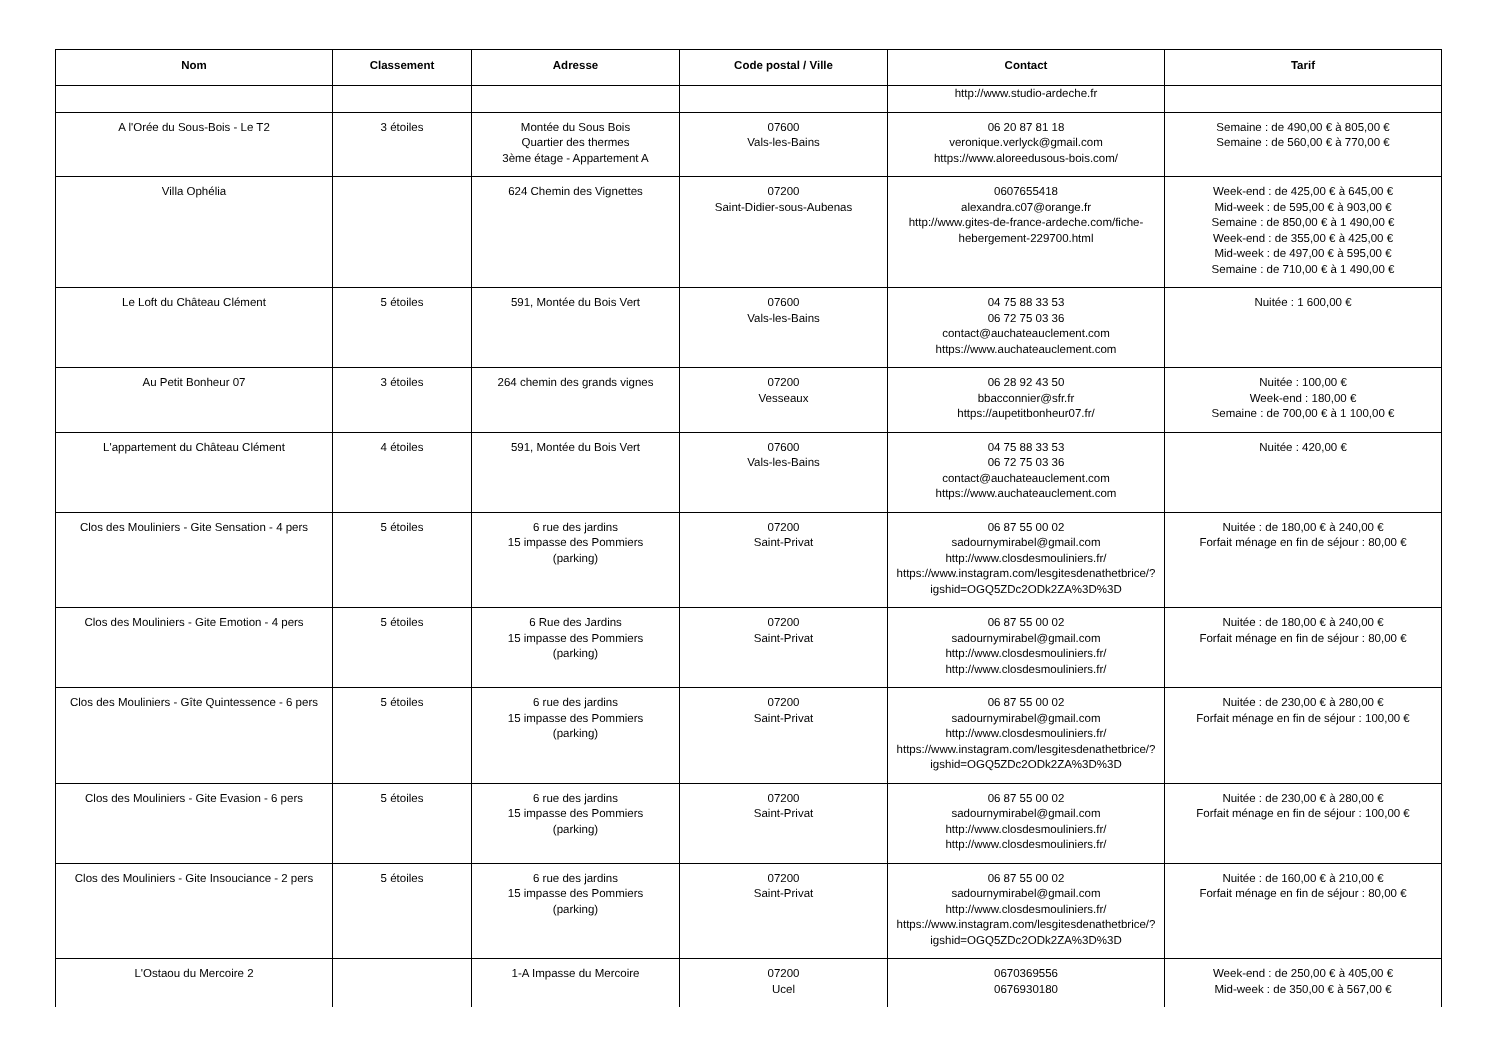| Nom | Classement | Adresse | Code postal / Ville | Contact | Tarif |
| --- | --- | --- | --- | --- | --- |
| | | | | http://www.studio-ardeche.fr | |
| A l'Orée du Sous-Bois - Le T2 | 3 étoiles | Montée du Sous Bois Quartier des thermes 3ème étage - Appartement A | 07600 Vals-les-Bains | 06 20 87 81 18 veronique.verlyck@gmail.com https://www.aloreedusous-bois.com/ | Semaine : de 490,00 € à 805,00 € Semaine : de 560,00 € à 770,00 € |
| Villa Ophélia | | 624 Chemin des Vignettes | 07200 Saint-Didier-sous-Aubenas | 0607655418 alexandra.c07@orange.fr http://www.gites-de-france-ardeche.com/fiche-hebergement-229700.html | Week-end : de 425,00 € à 645,00 € Mid-week : de 595,00 € à 903,00 € Semaine : de 850,00 € à 1 490,00 € Week-end : de 355,00 € à 425,00 € Mid-week : de 497,00 € à 595,00 € Semaine : de 710,00 € à 1 490,00 € |
| Le Loft du Château Clément | 5 étoiles | 591, Montée du Bois Vert | 07600 Vals-les-Bains | 04 75 88 33 53 06 72 75 03 36 contact@auchateauclement.com https://www.auchateauclement.com | Nuitée : 1 600,00 € |
| Au Petit Bonheur 07 | 3 étoiles | 264 chemin des grands vignes | 07200 Vesseaux | 06 28 92 43 50 bbacconnier@sfr.fr https://aupetitbonheur07.fr/ | Nuitée : 100,00 € Week-end : 180,00 € Semaine : de 700,00 € à 1 100,00 € |
| L'appartement du Château Clément | 4 étoiles | 591, Montée du Bois Vert | 07600 Vals-les-Bains | 04 75 88 33 53 06 72 75 03 36 contact@auchateauclement.com https://www.auchateauclement.com | Nuitée : 420,00 € |
| Clos des Mouliniers - Gite Sensation - 4 pers | 5 étoiles | 6 rue des jardins 15 impasse des Pommiers (parking) | 07200 Saint-Privat | 06 87 55 00 02 sadournymirabel@gmail.com http://www.closdesmouliniers.fr/ https://www.instagram.com/lesgitesdenathetbrice/?igshid=OGQ5ZDc2ODk2ZA%3D%3D | Nuitée : de 180,00 € à 240,00 € Forfait ménage en fin de séjour : 80,00 € |
| Clos des Mouliniers - Gite Emotion - 4 pers | 5 étoiles | 6 Rue des Jardins 15 impasse des Pommiers (parking) | 07200 Saint-Privat | 06 87 55 00 02 sadournymirabel@gmail.com http://www.closdesmouliniers.fr/ http://www.closdesmouliniers.fr/ | Nuitée : de 180,00 € à 240,00 € Forfait ménage en fin de séjour : 80,00 € |
| Clos des Mouliniers - Gîte Quintessence - 6 pers | 5 étoiles | 6 rue des jardins 15 impasse des Pommiers (parking) | 07200 Saint-Privat | 06 87 55 00 02 sadournymirabel@gmail.com http://www.closdesmouliniers.fr/ https://www.instagram.com/lesgitesdenathetbrice/?igshid=OGQ5ZDc2ODk2ZA%3D%3D | Nuitée : de 230,00 € à 280,00 € Forfait ménage en fin de séjour : 100,00 € |
| Clos des Mouliniers - Gite Evasion - 6 pers | 5 étoiles | 6 rue des jardins 15 impasse des Pommiers (parking) | 07200 Saint-Privat | 06 87 55 00 02 sadournymirabel@gmail.com http://www.closdesmouliniers.fr/ http://www.closdesmouliniers.fr/ | Nuitée : de 230,00 € à 280,00 € Forfait ménage en fin de séjour : 100,00 € |
| Clos des Mouliniers - Gite Insouciance - 2 pers | 5 étoiles | 6 rue des jardins 15 impasse des Pommiers (parking) | 07200 Saint-Privat | 06 87 55 00 02 sadournymirabel@gmail.com http://www.closdesmouliniers.fr/ https://www.instagram.com/lesgitesdenathetbrice/?igshid=OGQ5ZDc2ODk2ZA%3D%3D | Nuitée : de 160,00 € à 210,00 € Forfait ménage en fin de séjour : 80,00 € |
| L'Ostaou du Mercoire 2 | | 1-A Impasse du Mercoire | 07200 Ucel | 0670369556 0676930180 | Week-end : de 250,00 € à 405,00 € Mid-week : de 350,00 € à 567,00 € |